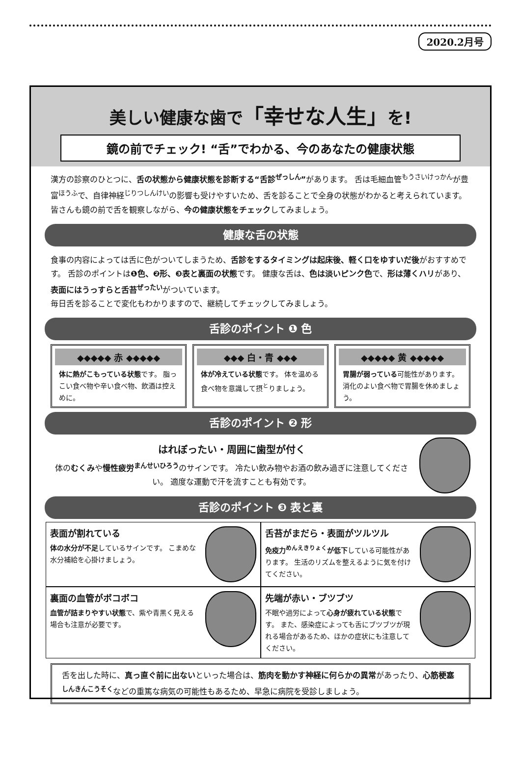2020.2月号
美しい健康な歯で「幸せな人生」を!
鏡の前でチェック! “舌”でわかる、今のあなたの健康状態
漢方の診察のひとつに、舌の状態から健康状態を診断する“舌診<sup>ぜっしん</sup>”があります。 舌は毛細血管<sup>もうさいけっかん</sup>が豊富<sup>ほうふ</sup>で、自律神経<sup>じりつしんけい</sup>の影響も受けやすいため、舌を診ることで全身の状態がわかると考えられています。 皆さんも鏡の前で舌を観察しながら、今の健康状態をチェックしてみましょう。
健康な舌の状態
食事の内容によっては舌に色がついてしまうため、舌診をするタイミングは起床後、軽く口をゆすいだ後がおすすめです。 舌診のポイントは❶色、❷形、❸表と裏面の状態です。 健康な舌は、色は淡いピンク色で、形は薄くハリがあり、表面にはうっすらと舌苔<sup>ぜったい</sup>がついています。
毎日舌を診ることで変化もわかりますので、継続してチェックしてみましょう。
舌診のポイント ❶ 色
◆◆◆◆◆ 赤 ◆◆◆◆◆
体に熱がこもっている状態です。 脂っこい食べ物や辛い食べ物、飲酒は控えめに。
◆◆◆ 白・青 ◆◆◆
体が冷えている状態です。 体を温める食べ物を意識して摂<sup>と</sup>りましょう。
◆◆◆◆◆ 黄 ◆◆◆◆◆
胃腸が弱っている可能性があります。 消化のよい食べ物で胃腸を休めましょう。
舌診のポイント ❷ 形
はれぼったい・周囲に歯型が付く
体のむくみや慢性疲労<sup>まんせいひろう</sup>のサインです。 冷たい飲み物やお酒の飲み過ぎに注意してください。 適度な運動で汗を流すことも有効です。
舌診のポイント ❸ 表と裏
表面が割れている
体の水分が不足しているサインです。 こまめな水分補給を心掛けましょう。
舌苔がまだら・表面がツルツル
免疫力<sup>めんえきりょく</sup>が低下している可能性があります。 生活のリズムを整えるように気を付けてください。
裏面の血管がボコボコ
血管が詰まりやすい状態で、紫や青黒く見える場合も注意が必要です。
先端が赤い・ブツブツ
不眠や過労によって心身が疲れている状態です。 また、感染症によっても舌にブツブツが現れる場合があるため、ほかの症状にも注意してください。
舌を出した時に、真っ直ぐ前に出ないといった場合は、筋肉を動かす神経に何らかの異常があったり、心筋梗塞<sup>しんきんこうそく</sup>などの重篤な病気の可能性もあるため、早急に病院を受診しましょう。